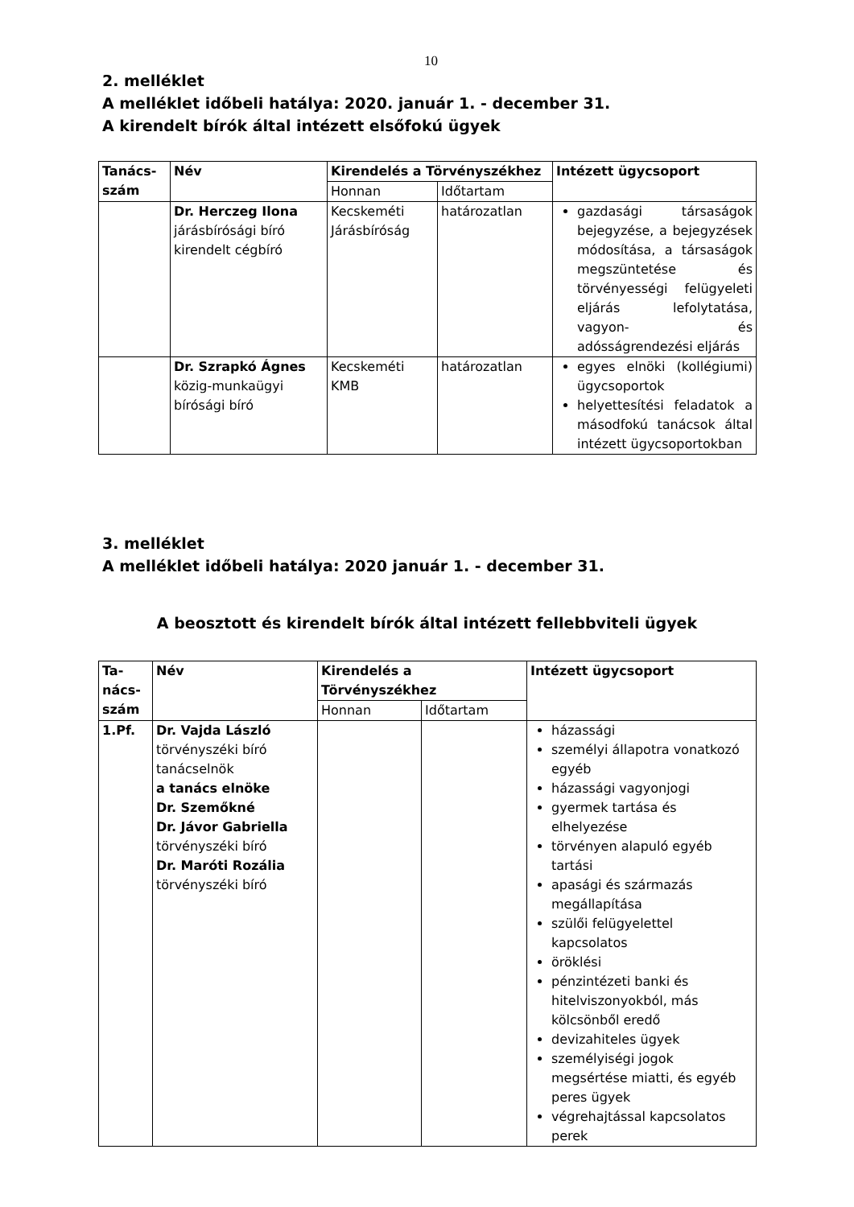10
2. melléklet
A melléklet időbeli hatálya: 2020. január 1. - december 31.
A kirendelt bírók által intézett elsőfokú ügyek
| Tanács-szám | Név | Kirendelés a Törvényszékhez | | Intézett ügycsoport |
| --- | --- | --- | --- | --- |
| | | Honnan | Időtartam | |
| | Dr. Herczeg Ilona járásbírósági bíró kirendelt cégbíró | Kecskeméti Járásbíróság | határozatlan | gazdasági társaságok bejegyzése, a bejegyzések módosítása, a társaságok megszüntetése és törvényességi felügyeleti eljárás lefolytatása, vagyon- és adósságrendezési eljárás |
| | Dr. Szrapkó Ágnes közig-munkaügyi bírósági bíró | Kecskeméti KMB | határozatlan | egyes elnöki (kollégiumi) ügycsoportok helyettesítési feladatok a másodfokú tanácsok által intézett ügycsoportokban |
3. melléklet
A melléklet időbeli hatálya: 2020 január 1. - december 31.
A beosztott és kirendelt bírók által intézett fellebbviteli ügyek
| Ta-nács-szám | Név | Kirendelés a Törvényszékhez | | Intézett ügycsoport |
| --- | --- | --- | --- | --- |
| | | Honnan | Időtartam | |
| 1.Pf. | Dr. Vajda László törvényszéki bíró tanácselnök a tanács elnöke Dr. Szemőkné Dr. Jávor Gabriella törvényszéki bíró Dr. Maróti Rozália törvényszéki bíró | | | házassági személyi állapotra vonatkozó egyéb házassági vagyonjogi gyermek tartása és elhelyezése törvényen alapuló egyéb tartási apasági és származás megállapítása szülői felügyelettel kapcsolatos öröklési pénzintézeti banki és hitelviszonyokból, más kölcsönből eredő devizahiteles ügyek személyiségi jogok megsértése miatti, és egyéb peres ügyek végrehajtással kapcsolatos perek |